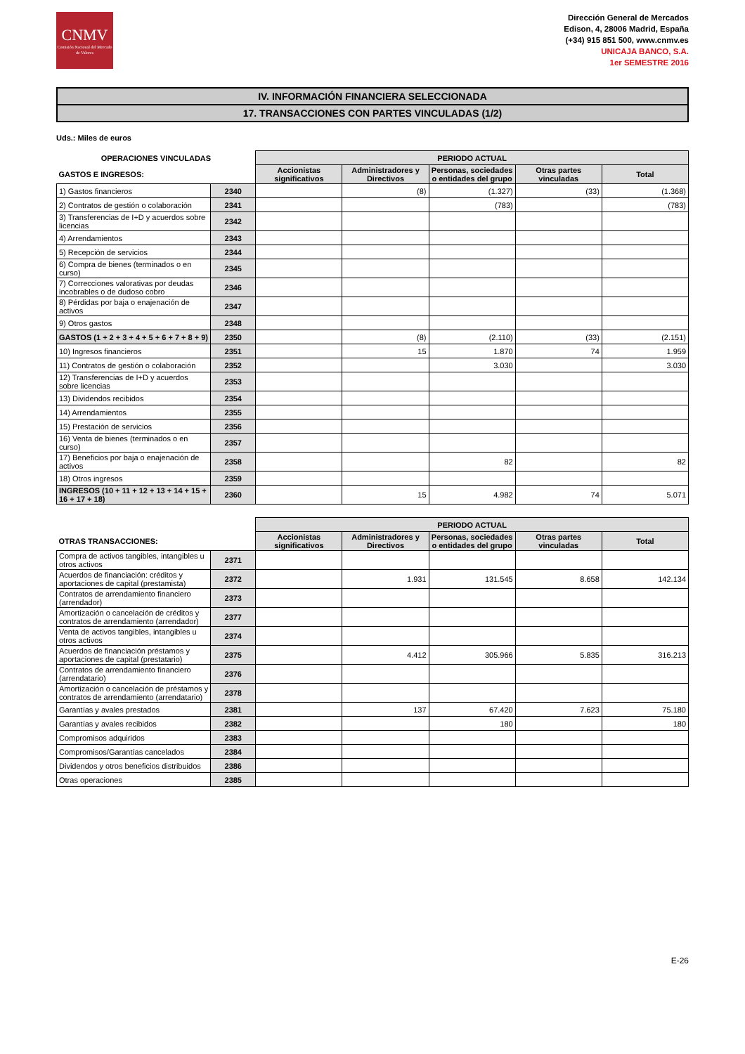CNMV
Comisión Nacional del Mercado de Valores
Dirección General de Mercados
Edison, 4, 28006 Madrid, España
(+34) 915 851 500, www.cnmv.es
UNICAJA BANCO, S.A.
1er SEMESTRE 2016
IV. INFORMACIÓN FINANCIERA SELECCIONADA
17. TRANSACCIONES CON PARTES VINCULADAS (1/2)
Uds.: Miles de euros
| OPERACIONES VINCULADAS | | PERIODO ACTUAL | | | | |
| --- | --- | --- | --- | --- | --- | --- |
| GASTOS E INGRESOS: | | Accionistas significativos | Administradores y Directivos | Personas, sociedades o entidades del grupo | Otras partes vinculadas | Total |
| 1) Gastos financieros | 2340 | | (8) | (1.327) | (33) | (1.368) |
| 2) Contratos de gestión o colaboración | 2341 | | | (783) | | (783) |
| 3) Transferencias de I+D y acuerdos sobre licencias | 2342 | | | | | |
| 4) Arrendamientos | 2343 | | | | | |
| 5) Recepción de servicios | 2344 | | | | | |
| 6) Compra de bienes (terminados o en curso) | 2345 | | | | | |
| 7) Correcciones valorativas por deudas incobrables o de dudoso cobro | 2346 | | | | | |
| 8) Pérdidas por baja o enajenación de activos | 2347 | | | | | |
| 9) Otros gastos | 2348 | | | | | |
| GASTOS (1 + 2 + 3 + 4 + 5 + 6 + 7 + 8 + 9) | 2350 | | (8) | (2.110) | (33) | (2.151) |
| 10) Ingresos financieros | 2351 | | 15 | 1.870 | 74 | 1.959 |
| 11) Contratos de gestión o colaboración | 2352 | | | 3.030 | | 3.030 |
| 12) Transferencias de I+D y acuerdos sobre licencias | 2353 | | | | | |
| 13) Dividendos recibidos | 2354 | | | | | |
| 14) Arrendamientos | 2355 | | | | | |
| 15) Prestación de servicios | 2356 | | | | | |
| 16) Venta de bienes (terminados o en curso) | 2357 | | | | | |
| 17) Beneficios por baja o enajenación de activos | 2358 | | | 82 | | 82 |
| 18) Otros ingresos | 2359 | | | | | |
| INGRESOS (10 + 11 + 12 + 13 + 14 + 15 + 16 + 17 + 18) | 2360 | | 15 | 4.982 | 74 | 5.071 |
| | | PERIODO ACTUAL | | | | |
| --- | --- | --- | --- | --- | --- | --- |
| OTRAS TRANSACCIONES: | | Accionistas significativos | Administradores y Directivos | Personas, sociedades o entidades del grupo | Otras partes vinculadas | Total |
| Compra de activos tangibles, intangibles u otros activos | 2371 | | | | | |
| Acuerdos de financiación: créditos y aportaciones de capital (prestamista) | 2372 | | 1.931 | 131.545 | 8.658 | 142.134 |
| Contratos de arrendamiento financiero (arrendador) | 2373 | | | | | |
| Amortización o cancelación de créditos y contratos de arrendamiento (arrendador) | 2377 | | | | | |
| Venta de activos tangibles, intangibles u otros activos | 2374 | | | | | |
| Acuerdos de financiación préstamos y aportaciones de capital (prestatario) | 2375 | | 4.412 | 305.966 | 5.835 | 316.213 |
| Contratos de arrendamiento financiero (arrendatario) | 2376 | | | | | |
| Amortización o cancelación de préstamos y contratos de arrendamiento (arrendatario) | 2378 | | | | | |
| Garantías y avales prestados | 2381 | | 137 | 67.420 | 7.623 | 75.180 |
| Garantías y avales recibidos | 2382 | | | 180 | | 180 |
| Compromisos adquiridos | 2383 | | | | | |
| Compromisos/Garantías cancelados | 2384 | | | | | |
| Dividendos y otros beneficios distribuidos | 2386 | | | | | |
| Otras operaciones | 2385 | | | | | |
E-26